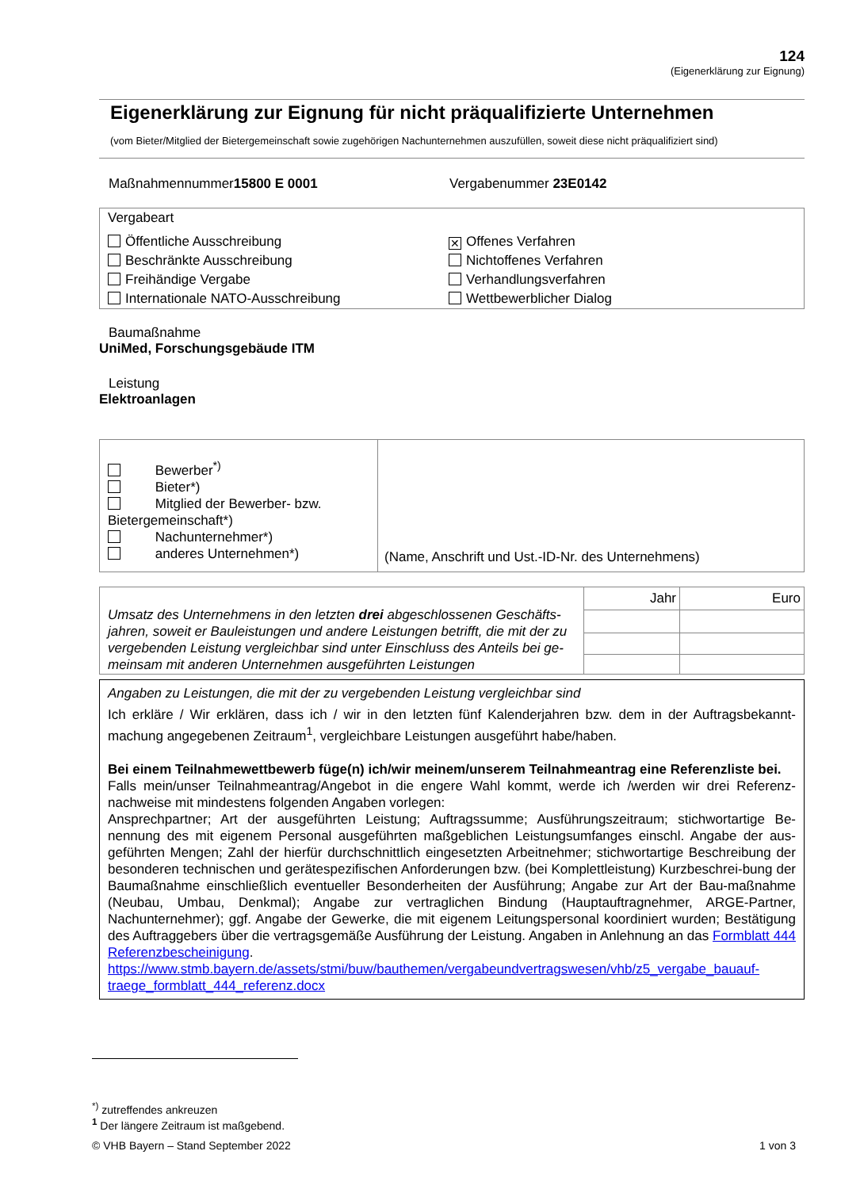124
(Eigenerklärung zur Eignung)
Eigenerklärung zur Eignung für nicht präqualifizierte Unternehmen
(vom Bieter/Mitglied der Bietergemeinschaft sowie zugehörigen Nachunternehmen auszufüllen, soweit diese nicht präqualifiziert sind)
Maßnahmennummer15800 E 0001 Vergabenummer 23E0142
Vergabeart
Öffentliche Ausschreibung
✕ Offenes Verfahren
Beschränkte Ausschreibung
Nichtoffenes Verfahren
Freihändige Vergabe
Verhandlungsverfahren
Internationale NATO-Ausschreibung
Wettbewerblicher Dialog
Baumaßnahme
UniMed, Forschungsgebäude ITM
Leistung
Elektroanlagen
| Bewerber<sup>*)</sup> Bieter*) Mitglied der Bewerber- bzw. Bietergemeinschaft*) Nachunternehmer*) anderes Unternehmen*) | (Name, Anschrift und Ust.-ID-Nr. des Unternehmens) |
| Umsatz des Unternehmens in den letzten drei abgeschlossenen Geschäfts-jahren, soweit er Bauleistungen und andere Leistungen betrifft, die mit der zu vergebenden Leistung vergleichbar sind unter Einschluss des Anteils bei ge-meinsam mit anderen Unternehmen ausgeführten Leistungen | Jahr | Euro |
Angaben zu Leistungen, die mit der zu vergebenden Leistung vergleichbar sind
Ich erkläre / Wir erklären, dass ich / wir in den letzten fünf Kalenderjahren bzw. dem in der Auftragsbekannt-machung angegebenen Zeitraum<sup>1</sup>, vergleichbare Leistungen ausgeführt habe/haben.
Bei einem Teilnahmewettbewerb füge(n) ich/wir meinem/unserem Teilnahmeantrag eine Referenzliste bei.
Falls mein/unser Teilnahmeantrag/Angebot in die engere Wahl kommt, werde ich /werden wir drei Referenz-nachweise mit mindestens folgenden Angaben vorlegen:
Ansprechpartner; Art der ausgeführten Leistung; Auftragssumme; Ausführungszeitraum; stichwortartige Be-nennung des mit eigenem Personal ausgeführten maßgeblichen Leistungsumfanges einschl. Angabe der aus-geführten Mengen; Zahl der hierfür durchschnittlich eingesetzten Arbeitnehmer; stichwortartige Beschreibung der besonderen technischen und gerätespezifischen Anforderungen bzw. (bei Komplettleistung) Kurzbeschrei-bung der Baumaßnahme einschließlich eventueller Besonderheiten der Ausführung; Angabe zur Art der Bau-maßnahme (Neubau, Umbau, Denkmal); Angabe zur vertraglichen Bindung (Hauptauftragnehmer, ARGE-Partner, Nachunternehmer); ggf. Angabe der Gewerke, die mit eigenem Leitungspersonal koordiniert wurden; Bestätigung des Auftraggebers über die vertragsgemäße Ausführung der Leistung. Angaben in Anlehnung an das Formblatt 444 Referenzbescheinigung.
https://www.stmb.bayern.de/assets/stmi/buw/bauthemen/vergabeundvertragswesen/vhb/z5_vergabe_bauauf-traege_formblatt_444_referenz.docx
<sup>*)</sup> zutreffendes ankreuzen
<sup>1</sup> Der längere Zeitraum ist maßgebend.
© VHB Bayern – Stand September 2022 1 von 3